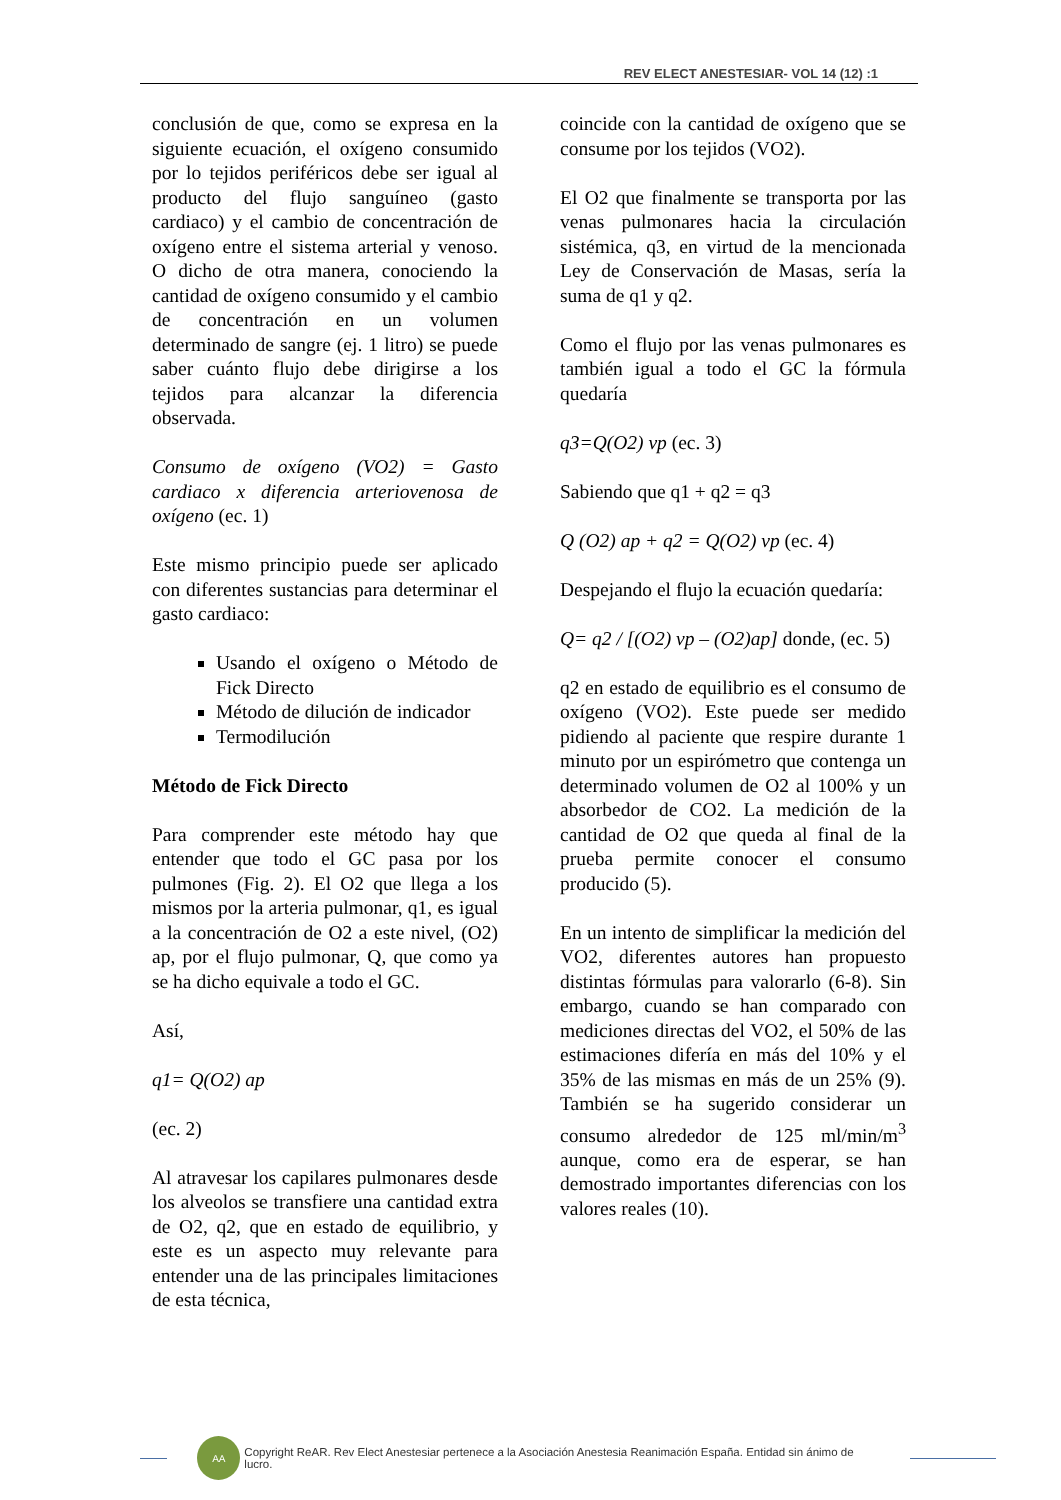REV ELECT ANESTESIAR- VOL 14 (12) :1
conclusión de que, como se expresa en la siguiente ecuación, el oxígeno consumido por lo tejidos periféricos debe ser igual al producto del flujo sanguíneo (gasto cardiaco) y el cambio de concentración de oxígeno entre el sistema arterial y venoso. O dicho de otra manera, conociendo la cantidad de oxígeno consumido y el cambio de concentración en un volumen determinado de sangre (ej. 1 litro) se puede saber cuánto flujo debe dirigirse a los tejidos para alcanzar la diferencia observada.
Consumo de oxígeno (VO2) = Gasto cardiaco x diferencia arteriovenosa de oxígeno (ec. 1)
Este mismo principio puede ser aplicado con diferentes sustancias para determinar el gasto cardiaco:
Usando el oxígeno o Método de Fick Directo
Método de dilución de indicador
Termodilución
Método de Fick Directo
Para comprender este método hay que entender que todo el GC pasa por los pulmones (Fig. 2). El O2 que llega a los mismos por la arteria pulmonar, q1, es igual a la concentración de O2 a este nivel, (O2) ap, por el flujo pulmonar, Q, que como ya se ha dicho equivale a todo el GC.
Así,
q1= Q(O2) ap
(ec. 2)
Al atravesar los capilares pulmonares desde los alveolos se transfiere una cantidad extra de O2, q2, que en estado de equilibrio, y este es un aspecto muy relevante para entender una de las principales limitaciones de esta técnica,
coincide con la cantidad de oxígeno que se consume por los tejidos (VO2).
El O2 que finalmente se transporta por las venas pulmonares hacia la circulación sistémica, q3, en virtud de la mencionada Ley de Conservación de Masas, sería la suma de q1 y q2.
Como el flujo por las venas pulmonares es también igual a todo el GC la fórmula quedaría
q3=Q(O2) vp (ec. 3)
Sabiendo que q1 + q2 = q3
Q (O2) ap + q2 = Q(O2) vp (ec. 4)
Despejando el flujo la ecuación quedaría:
Q= q2 / [(O2) vp – (O2)ap] donde, (ec. 5)
q2 en estado de equilibrio es el consumo de oxígeno (VO2). Este puede ser medido pidiendo al paciente que respire durante 1 minuto por un espirómetro que contenga un determinado volumen de O2 al 100% y un absorbedor de CO2. La medición de la cantidad de O2 que queda al final de la prueba permite conocer el consumo producido (5).
En un intento de simplificar la medición del VO2, diferentes autores han propuesto distintas fórmulas para valorarlo (6-8). Sin embargo, cuando se han comparado con mediciones directas del VO2, el 50% de las estimaciones difería en más del 10% y el 35% de las mismas en más de un 25% (9). También se ha sugerido considerar un consumo alrededor de 125 ml/min/m<sup>3</sup> aunque, como era de esperar, se han demostrado importantes diferencias con los valores reales (10).
AA
Copyright ReAR. Rev Elect Anestesiar pertenece a la Asociación Anestesia Reanimación España. Entidad sin ánimo de lucro.